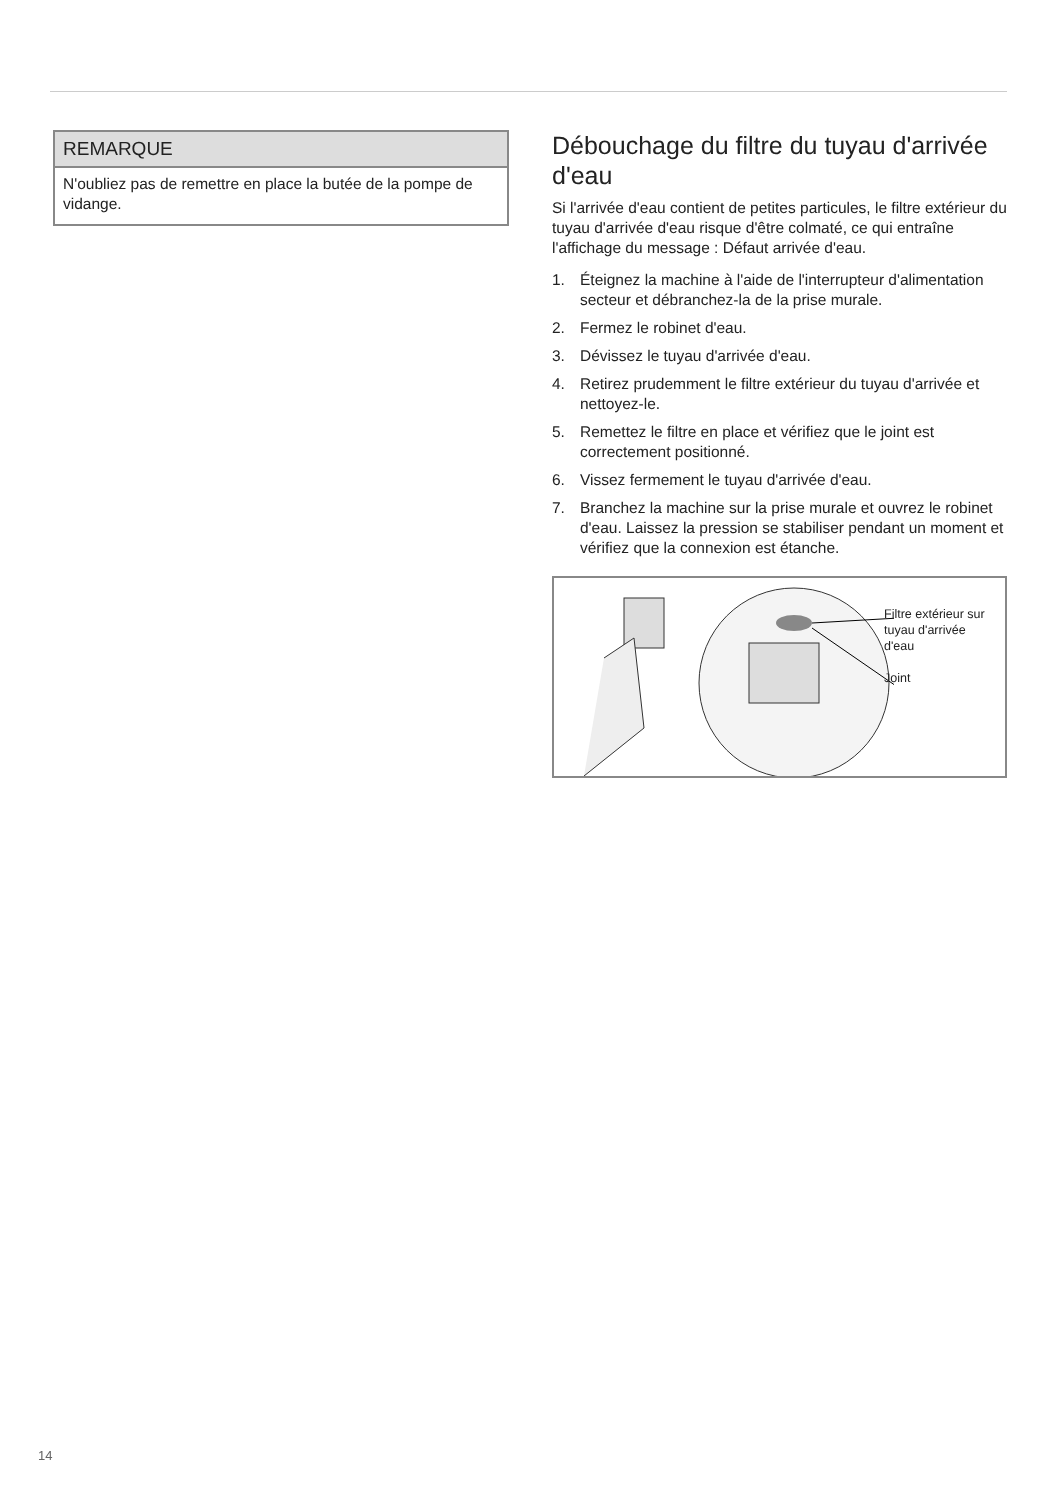REMARQUE
N'oubliez pas de remettre en place la butée de la pompe de vidange.
Débouchage du filtre du tuyau d'arrivée d'eau
Si l'arrivée d'eau contient de petites particules, le filtre extérieur du tuyau d'arrivée d'eau risque d'être colmaté, ce qui entraîne l'affichage du message : Défaut arrivée d'eau.
1. Éteignez la machine à l'aide de l'interrupteur d'alimentation secteur et débranchez-la de la prise murale.
2. Fermez le robinet d'eau.
3. Dévissez le tuyau d'arrivée d'eau.
4. Retirez prudemment le filtre extérieur du tuyau d'arrivée et nettoyez-le.
5. Remettez le filtre en place et vérifiez que le joint est correctement positionné.
6. Vissez fermement le tuyau d'arrivée d'eau.
7. Branchez la machine sur la prise murale et ouvrez le robinet d'eau. Laissez la pression se stabiliser pendant un moment et vérifiez que la connexion est étanche.
Filtre extérieur sur
tuyau d'arrivée
d'eau
Joint
14